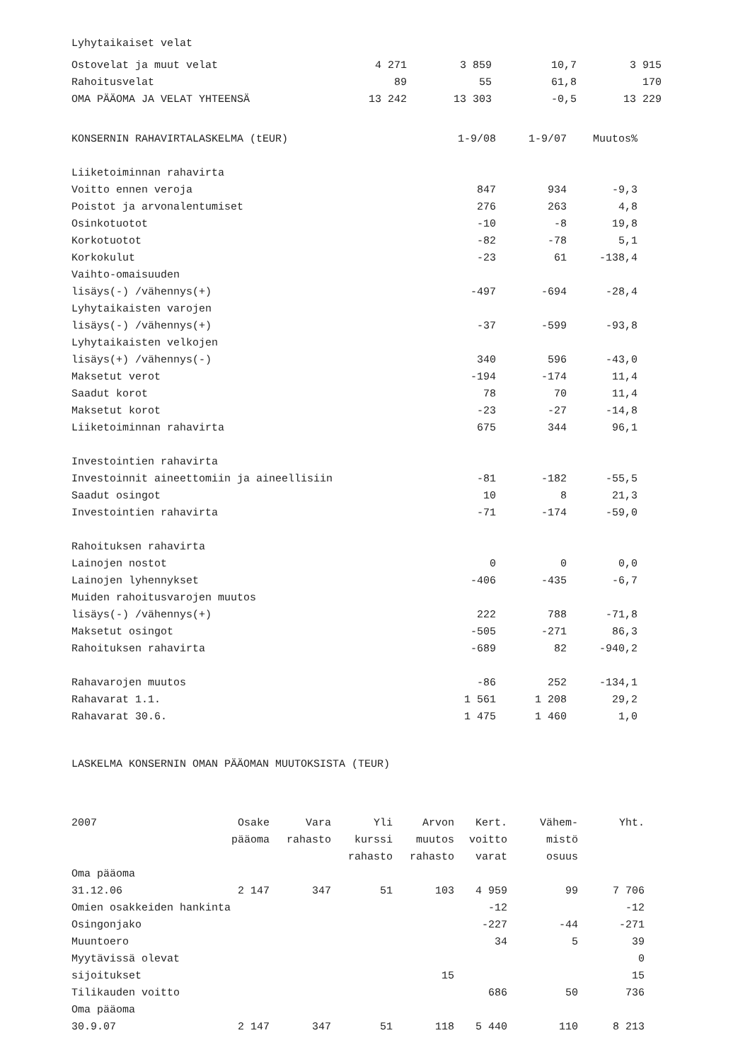Lyhytaikaiset velat
| Ostovelat ja muut velat | 4 271 | 3 859 | 10,7 | 3 915 |
| Rahoitusvelat | 89 | 55 | 61,8 | 170 |
| OMA PÄÄOMA JA VELAT YHTEENSÄ | 13 242 | 13 303 | -0,5 | 13 229 |
| KONSERNIN RAHAVIRTALASKELMA (tEUR) | 1-9/08 | 1-9/07 | Muutos% |
| --- | --- | --- | --- |
| Liiketoiminnan rahavirta | | | |
| Voitto ennen veroja | 847 | 934 | -9,3 |
| Poistot ja arvonalentumiset | 276 | 263 | 4,8 |
| Osinkotuotot | -10 | -8 | 19,8 |
| Korkotuotot | -82 | -78 | 5,1 |
| Korkokulut | -23 | 61 | -138,4 |
| Vaihto-omaisuuden | | | |
| lisäys(-) /vähennys(+) | -497 | -694 | -28,4 |
| Lyhytaikaisten varojen | | | |
| lisäys(-) /vähennys(+) | -37 | -599 | -93,8 |
| Lyhytaikaisten velkojen | | | |
| lisäys(+) /vähennys(-) | 340 | 596 | -43,0 |
| Maksetut verot | -194 | -174 | 11,4 |
| Saadut korot | 78 | 70 | 11,4 |
| Maksetut korot | -23 | -27 | -14,8 |
| Liiketoiminnan rahavirta | 675 | 344 | 96,1 |
| Investointien rahavirta | | | |
| Investoinnit aineettomiin ja aineellisiin | -81 | -182 | -55,5 |
| Saadut osingot | 10 | 8 | 21,3 |
| Investointien rahavirta | -71 | -174 | -59,0 |
| Rahoituksen rahavirta | | | |
| Lainojen nostot | 0 | 0 | 0,0 |
| Lainojen lyhennykset | -406 | -435 | -6,7 |
| Muiden rahoitusvarojen muutos | | | |
| lisäys(-) /vähennys(+) | 222 | 788 | -71,8 |
| Maksetut osingot | -505 | -271 | 86,3 |
| Rahoituksen rahavirta | -689 | 82 | -940,2 |
| Rahavarojen muutos | -86 | 252 | -134,1 |
| Rahavarat 1.1. | 1 561 | 1 208 | 29,2 |
| Rahavarat 30.6. | 1 475 | 1 460 | 1,0 |
LASKELMA KONSERNIN OMAN PÄÄOMAN MUUTOKSISTA (TEUR)
| 2007 | Osake | Vara | Yli | Arvon | Kert. | Vähem- | Yht. |
| | pääoma | rahasto | kurssi | muutos | voitto | mistö | |
| | | | rahasto | rahasto | varat | osuus | |
| Oma pääoma | | | | | | | |
| 31.12.06 | 2 147 | 347 | 51 | 103 | 4 959 | 99 | 7 706 |
| Omien osakkeiden hankinta | | | | | -12 | | -12 |
| Osingonjako | | | | | -227 | -44 | -271 |
| Muuntoero | | | | | 34 | 5 | 39 |
| Myytävissä olevat | | | | | | | 0 |
| sijoitukset | | | | 15 | | | 15 |
| Tilikauden voitto | | | | | 686 | 50 | 736 |
| Oma pääoma | | | | | | | |
| 30.9.07 | 2 147 | 347 | 51 | 118 | 5 440 | 110 | 8 213 |